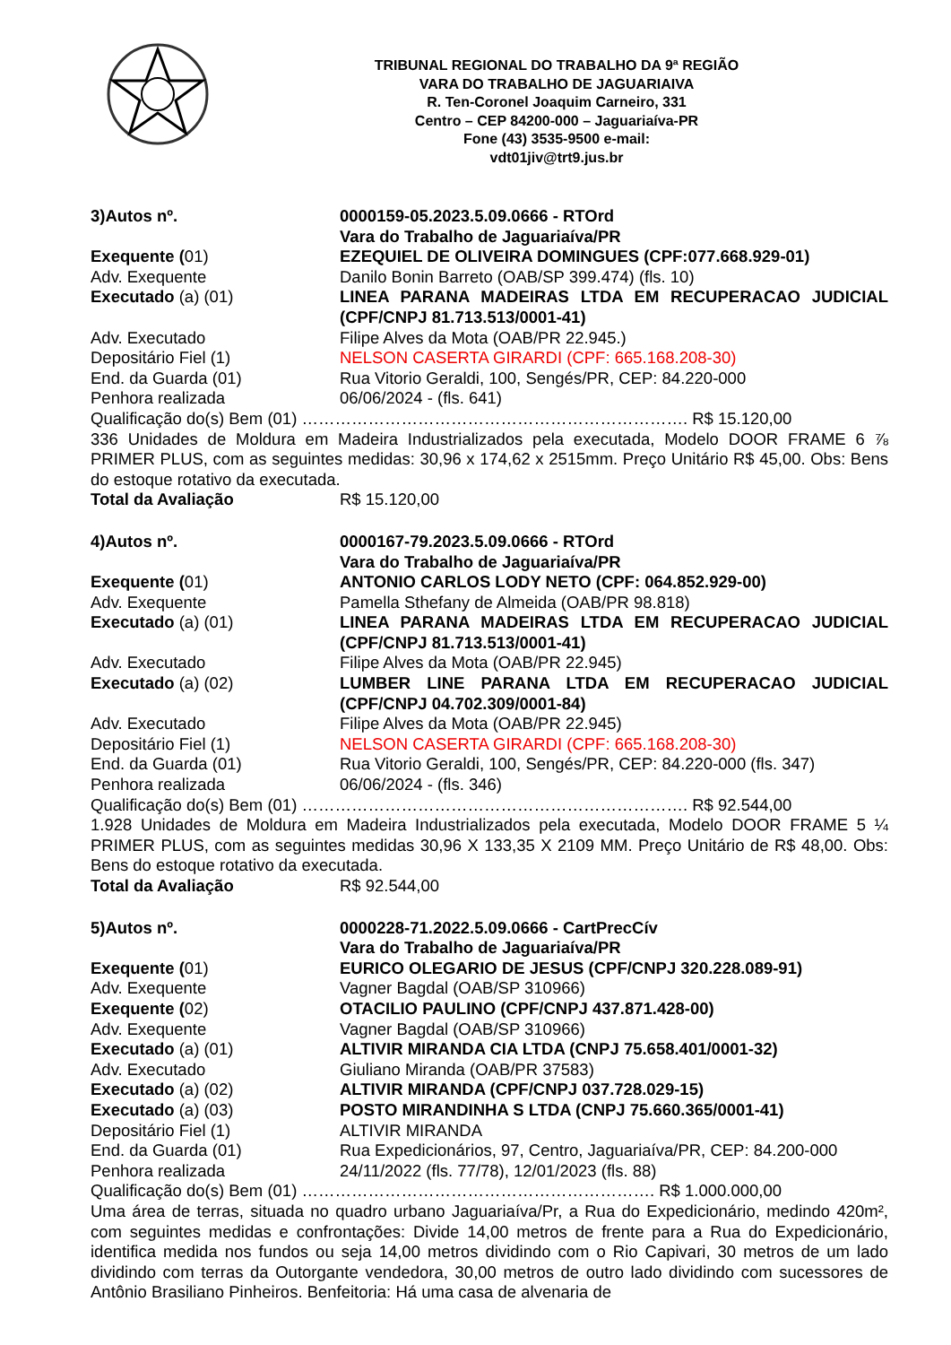TRIBUNAL REGIONAL DO TRABALHO DA 9ª REGIÃO
VARA DO TRABALHO DE JAGUARIAIVA
R. Ten-Coronel Joaquim Carneiro, 331
Centro – CEP 84200-000 – Jaguariaíva-PR
Fone (43) 3535-9500 e-mail:
vdt01jiv@trt9.jus.br
3)Autos nº. 0000159-05.2023.5.09.0666 - RTOrd
Vara do Trabalho de Jaguariaíva/PR
Exequente (01) EZEQUIEL DE OLIVEIRA DOMINGUES (CPF:077.668.929-01)
Adv. Exequente Danilo Bonin Barreto (OAB/SP 399.474) (fls. 10)
Executado (a) (01) LINEA PARANA MADEIRAS LTDA EM RECUPERACAO JUDICIAL (CPF/CNPJ 81.713.513/0001-41)
Adv. Executado Filipe Alves da Mota (OAB/PR 22.945.)
Depositário Fiel (1) NELSON CASERTA GIRARDI (CPF: 665.168.208-30)
End. da Guarda (01) Rua Vitorio Geraldi, 100, Sengés/PR, CEP: 84.220-000
Penhora realizada 06/06/2024 - (fls. 641)
Qualificação do(s) Bem (01) ……………………………………………………………. R$ 15.120,00
336 Unidades de Moldura em Madeira Industrializados pela executada, Modelo DOOR FRAME 6 ⅞ PRIMER PLUS, com as seguintes medidas: 30,96 x 174,62 x 2515mm. Preço Unitário R$ 45,00. Obs: Bens do estoque rotativo da executada.
Total da Avaliação R$ 15.120,00
4)Autos nº. 0000167-79.2023.5.09.0666 - RTOrd
Vara do Trabalho de Jaguariaíva/PR
Exequente (01) ANTONIO CARLOS LODY NETO (CPF: 064.852.929-00)
Adv. Exequente Pamella Sthefany de Almeida (OAB/PR 98.818)
Executado (a) (01) LINEA PARANA MADEIRAS LTDA EM RECUPERACAO JUDICIAL (CPF/CNPJ 81.713.513/0001-41)
Adv. Executado Filipe Alves da Mota (OAB/PR 22.945)
Executado (a) (02) LUMBER LINE PARANA LTDA EM RECUPERACAO JUDICIAL (CPF/CNPJ 04.702.309/0001-84)
Adv. Executado Filipe Alves da Mota (OAB/PR 22.945)
Depositário Fiel (1) NELSON CASERTA GIRARDI (CPF: 665.168.208-30)
End. da Guarda (01) Rua Vitorio Geraldi, 100, Sengés/PR, CEP: 84.220-000 (fls. 347)
Penhora realizada 06/06/2024 - (fls. 346)
Qualificação do(s) Bem (01) ……………………………………………………………. R$ 92.544,00
1.928 Unidades de Moldura em Madeira Industrializados pela executada, Modelo DOOR FRAME 5 ¼ PRIMER PLUS, com as seguintes medidas 30,96 X 133,35 X 2109 MM. Preço Unitário de R$ 48,00. Obs: Bens do estoque rotativo da executada.
Total da Avaliação R$ 92.544,00
5)Autos nº. 0000228-71.2022.5.09.0666 - CartPrecCív
Vara do Trabalho de Jaguariaíva/PR
Exequente (01) EURICO OLEGARIO DE JESUS (CPF/CNPJ 320.228.089-91)
Adv. Exequente Vagner Bagdal (OAB/SP 310966)
Exequente (02) OTACILIO PAULINO (CPF/CNPJ 437.871.428-00)
Adv. Exequente Vagner Bagdal (OAB/SP 310966)
Executado (a) (01) ALTIVIR MIRANDA CIA LTDA (CNPJ 75.658.401/0001-32)
Adv. Executado Giuliano Miranda (OAB/PR 37583)
Executado (a) (02) ALTIVIR MIRANDA (CPF/CNPJ 037.728.029-15)
Executado (a) (03) POSTO MIRANDINHA S LTDA (CNPJ 75.660.365/0001-41)
Depositário Fiel (1) ALTIVIR MIRANDA
End. da Guarda (01) Rua Expedicionários, 97, Centro, Jaguariaíva/PR, CEP: 84.200-000
Penhora realizada 24/11/2022 (fls. 77/78), 12/01/2023 (fls. 88)
Qualificação do(s) Bem (01) ………………………………………………………. R$ 1.000.000,00
Uma área de terras, situada no quadro urbano Jaguariaíva/Pr, a Rua do Expedicionário, medindo 420m², com seguintes medidas e confrontações: Divide 14,00 metros de frente para a Rua do Expedicionário, identifica medida nos fundos ou seja 14,00 metros dividindo com o Rio Capivari, 30 metros de um lado dividindo com terras da Outorgante vendedora, 30,00 metros de outro lado dividindo com sucessores de Antônio Brasiliano Pinheiros. Benfeitoria: Há uma casa de alvenaria de